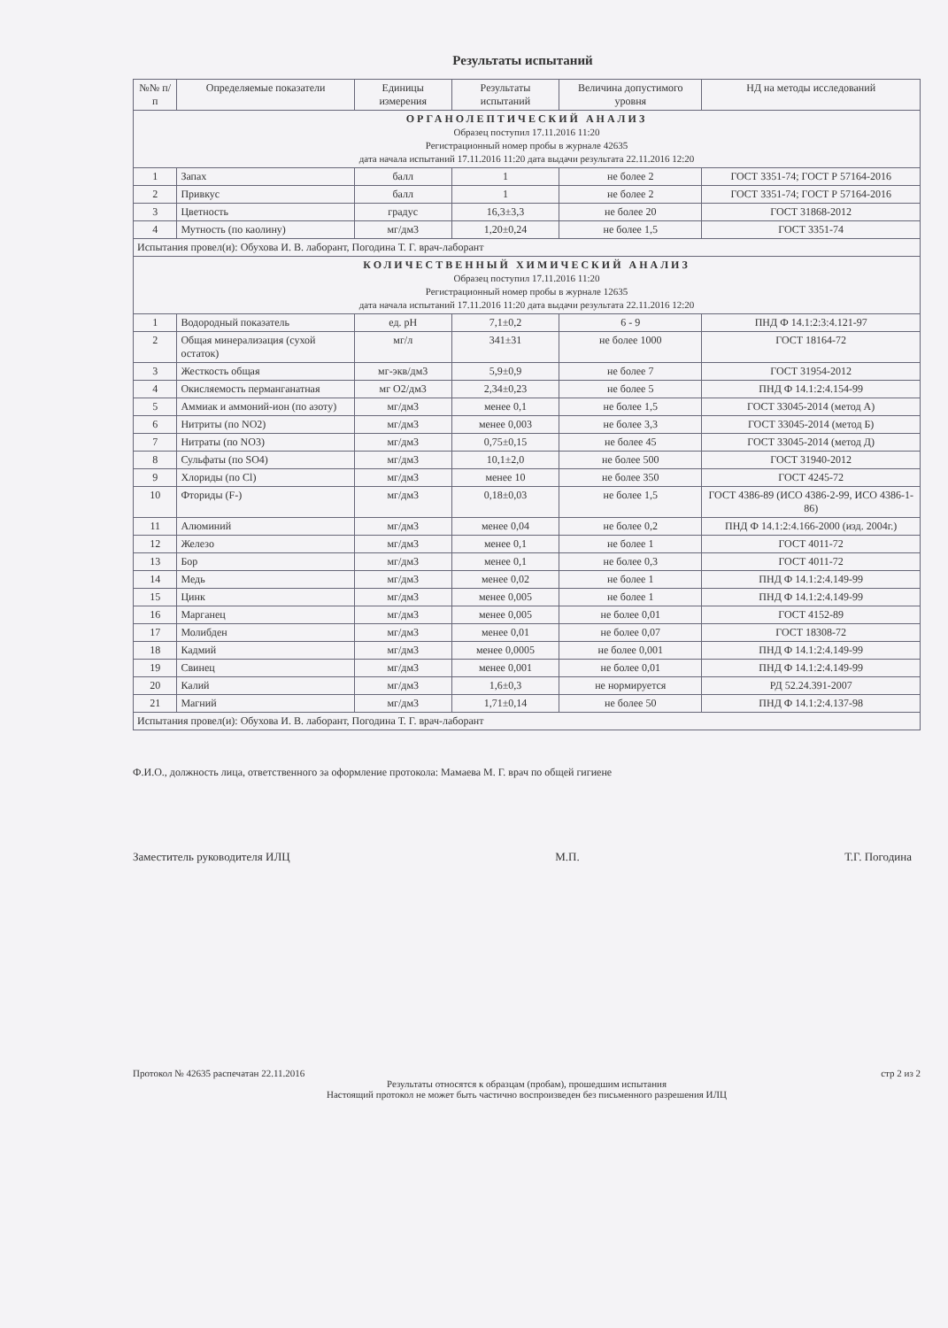Результаты испытаний
| №№ п/п | Определяемые показатели | Единицы измерения | Результаты испытаний | Величина допустимого уровня | НД на методы исследований |
| --- | --- | --- | --- | --- | --- |
| ОРГАНОЛЕПТИЧЕСКИЙ АНАЛИЗ Образец поступил 17.11.2016 11:20 Регистрационный номер пробы в журнале 42635 дата начала испытаний 17.11.2016 11:20 дата выдачи результата 22.11.2016 12:20 | | | | | |
| 1 | Запах | балл | 1 | не более 2 | ГОСТ 3351-74; ГОСТ Р 57164-2016 |
| 2 | Привкус | балл | 1 | не более 2 | ГОСТ 3351-74; ГОСТ Р 57164-2016 |
| 3 | Цветность | градус | 16,3±3,3 | не более 20 | ГОСТ 31868-2012 |
| 4 | Мутность (по каолину) | мг/дм3 | 1,20±0,24 | не более 1,5 | ГОСТ 3351-74 |
| Испытания провел(и): Обухова И. В. лаборант, Погодина Т. Г. врач-лаборант | | | | | |
| КОЛИЧЕСТВЕННЫЙ ХИМИЧЕСКИЙ АНАЛИЗ Образец поступил 17.11.2016 11:20 Регистрационный номер пробы в журнале 12635 дата начала испытаний 17.11.2016 11:20 дата выдачи результата 22.11.2016 12:20 | | | | | |
| 1 | Водородный показатель | ед. pH | 7,1±0,2 | 6 - 9 | ПНД Ф 14.1:2:3:4.121-97 |
| 2 | Общая минерализация (сухой остаток) | мг/л | 341±31 | не более 1000 | ГОСТ 18164-72 |
| 3 | Жесткость общая | мг-экв/дм3 | 5,9±0,9 | не более 7 | ГОСТ 31954-2012 |
| 4 | Окисляемость перманганатная | мг O2/дм3 | 2,34±0,23 | не более 5 | ПНД Ф 14.1:2:4.154-99 |
| 5 | Аммиак и аммоний-ион (по азоту) | мг/дм3 | менее 0,1 | не более 1,5 | ГОСТ 33045-2014 (метод А) |
| 6 | Нитриты (по NO2) | мг/дм3 | менее 0,003 | не более 3,3 | ГОСТ 33045-2014 (метод Б) |
| 7 | Нитраты (по NO3) | мг/дм3 | 0,75±0,15 | не более 45 | ГОСТ 33045-2014 (метод Д) |
| 8 | Сульфаты (по SO4) | мг/дм3 | 10,1±2,0 | не более 500 | ГОСТ 31940-2012 |
| 9 | Хлориды (по Cl) | мг/дм3 | менее 10 | не более 350 | ГОСТ 4245-72 |
| 10 | Фториды (F-) | мг/дм3 | 0,18±0,03 | не более 1,5 | ГОСТ 4386-89 (ИСО 4386-2-99, ИСО 4386-1-86) |
| 11 | Алюминий | мг/дм3 | менее 0,04 | не более 0,2 | ПНД Ф 14.1:2:4.166-2000 (изд. 2004г.) |
| 12 | Железо | мг/дм3 | менее 0,1 | не более 1 | ГОСТ 4011-72 |
| 13 | Бор | мг/дм3 | менее 0,1 | не более 0,3 | ГОСТ 4011-72 |
| 14 | Медь | мг/дм3 | менее 0,02 | не более 1 | ПНД Ф 14.1:2:4.149-99 |
| 15 | Цинк | мг/дм3 | менее 0,005 | не более 1 | ПНД Ф 14.1:2:4.149-99 |
| 16 | Марганец | мг/дм3 | менее 0,005 | не более 0,01 | ГОСТ 4152-89 |
| 17 | Молибден | мг/дм3 | менее 0,01 | не более 0,07 | ГОСТ 18308-72 |
| 18 | Кадмий | мг/дм3 | менее 0,0005 | не более 0,001 | ПНД Ф 14.1:2:4.149-99 |
| 19 | Свинец | мг/дм3 | менее 0,001 | не более 0,01 | ПНД Ф 14.1:2:4.149-99 |
| 20 | Калий | мг/дм3 | 1,6±0,3 | не нормируется | РД 52.24.391-2007 |
| 21 | Магний | мг/дм3 | 1,71±0,14 | не более 50 | ПНД Ф 14.1:2:4.137-98 |
| Испытания провел(и): Обухова И. В. лаборант, Погодина Т. Г. врач-лаборант | | | | | |
Ф.И.О., должность лица, ответственного за оформление протокола: Мамаева М. Г. врач по общей гигиене
Заместитель руководителя ИЛЦ М.П. Т.Г. Погодина
Протокол № 42635 распечатан 22.11.2016 стр 2 из 2
Результаты относятся к образцам (пробам), прошедшим испытания
Настоящий протокол не может быть частично воспроизведен без письменного разрешения ИЛЦ